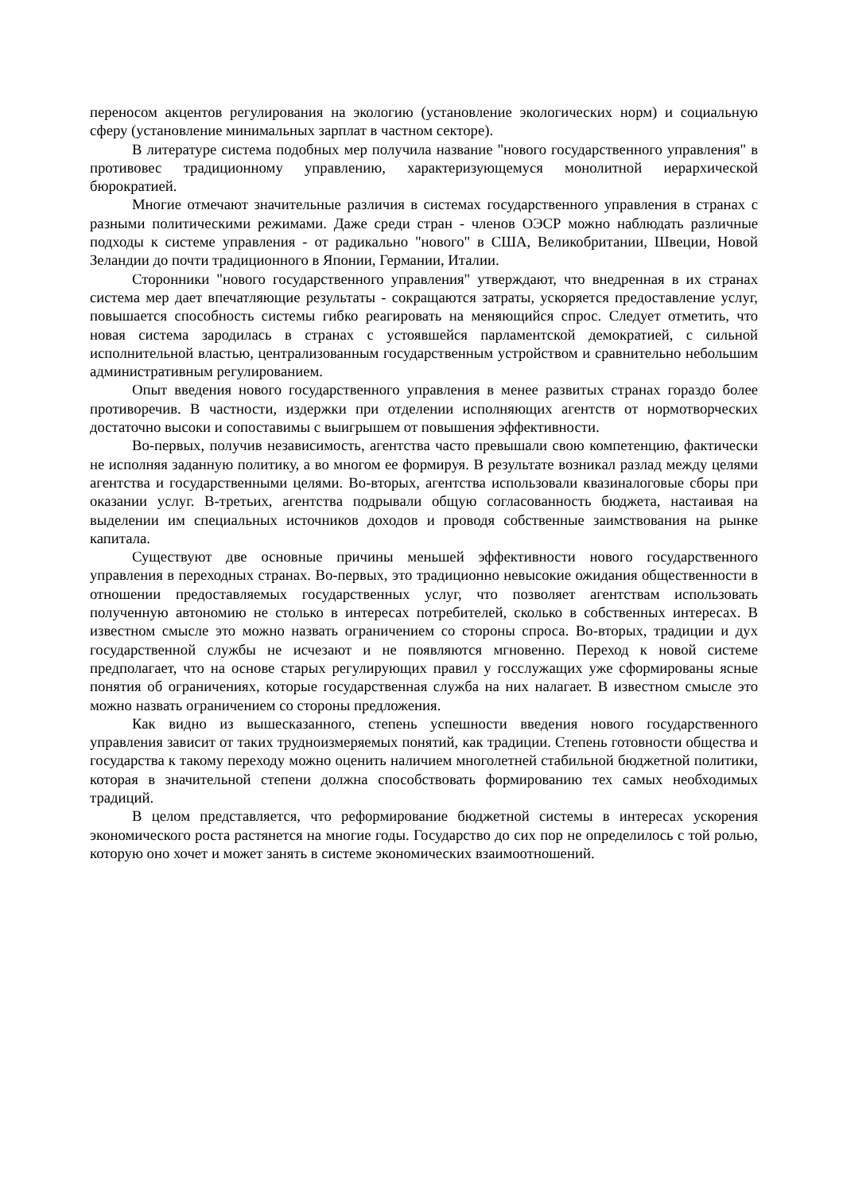переносом акцентов регулирования на экологию (установление экологических норм) и социальную сферу (установление минимальных зарплат в частном секторе).
В литературе система подобных мер получила название "нового государственного управления" в противовес традиционному управлению, характеризующемуся монолитной иерархической бюрократией.
Многие отмечают значительные различия в системах государственного управления в странах с разными политическими режимами. Даже среди стран - членов ОЭСР можно наблюдать различные подходы к системе управления - от радикально "нового" в США, Великобритании, Швеции, Новой Зеландии до почти традиционного в Японии, Германии, Италии.
Сторонники "нового государственного управления" утверждают, что внедренная в их странах система мер дает впечатляющие результаты - сокращаются затраты, ускоряется предоставление услуг, повышается способность системы гибко реагировать на меняющийся спрос. Следует отметить, что новая система зародилась в странах с устоявшейся парламентской демократией, с сильной исполнительной властью, централизованным государственным устройством и сравнительно небольшим административным регулированием.
Опыт введения нового государственного управления в менее развитых странах гораздо более противоречив. В частности, издержки при отделении исполняющих агентств от нормотворческих достаточно высоки и сопоставимы с выигрышем от повышения эффективности.
Во-первых, получив независимость, агентства часто превышали свою компетенцию, фактически не исполняя заданную политику, а во многом ее формируя. В результате возникал разлад между целями агентства и государственными целями. Во-вторых, агентства использовали квазиналоговые сборы при оказании услуг. В-третьих, агентства подрывали общую согласованность бюджета, настаивая на выделении им специальных источников доходов и проводя собственные заимствования на рынке капитала.
Существуют две основные причины меньшей эффективности нового государственного управления в переходных странах. Во-первых, это традиционно невысокие ожидания общественности в отношении предоставляемых государственных услуг, что позволяет агентствам использовать полученную автономию не столько в интересах потребителей, сколько в собственных интересах. В известном смысле это можно назвать ограничением со стороны спроса. Во-вторых, традиции и дух государственной службы не исчезают и не появляются мгновенно. Переход к новой системе предполагает, что на основе старых регулирующих правил у госслужащих уже сформированы ясные понятия об ограничениях, которые государственная служба на них налагает. В известном смысле это можно назвать ограничением со стороны предложения.
Как видно из вышесказанного, степень успешности введения нового государственного управления зависит от таких трудноизмеряемых понятий, как традиции. Степень готовности общества и государства к такому переходу можно оценить наличием многолетней стабильной бюджетной политики, которая в значительной степени должна способствовать формированию тех самых необходимых традиций.
В целом представляется, что реформирование бюджетной системы в интересах ускорения экономического роста растянется на многие годы. Государство до сих пор не определилось с той ролью, которую оно хочет и может занять в системе экономических взаимоотношений.